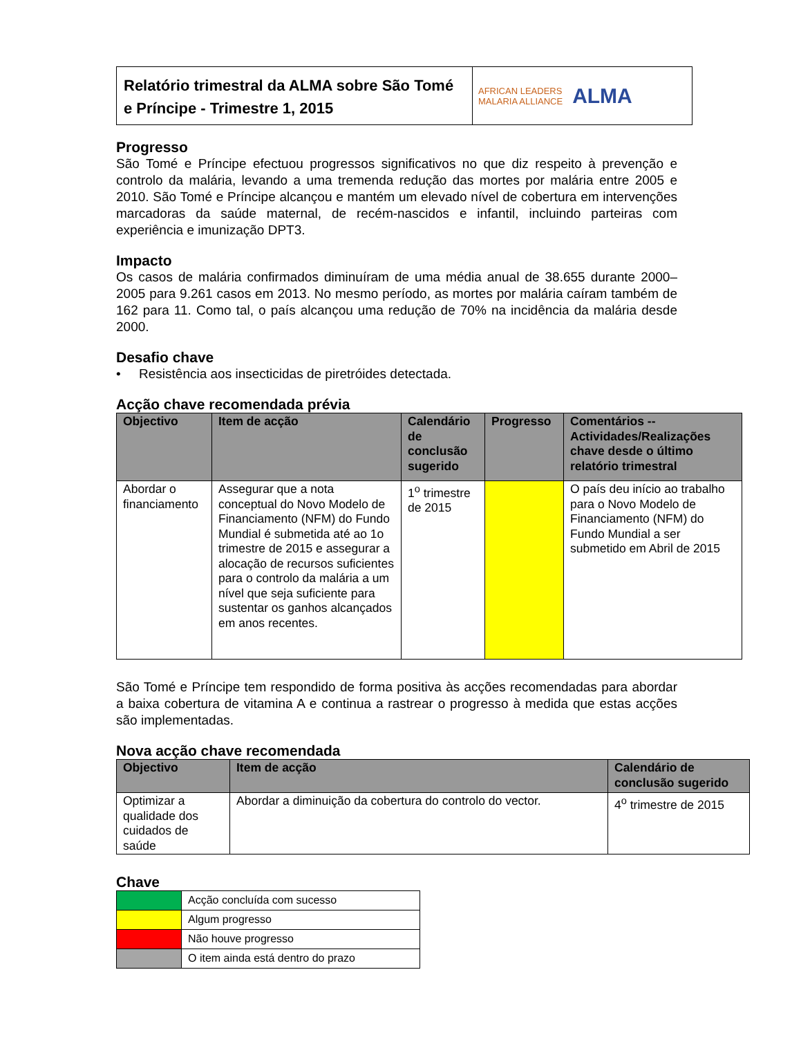Relatório trimestral da ALMA sobre São Tomé e Príncipe - Trimestre 1, 2015
AFRICAN LEADERS
MALARIA ALLIANCE ALMA
Progresso
São Tomé e Príncipe efectuou progressos significativos no que diz respeito à prevenção e controlo da malária, levando a uma tremenda redução das mortes por malária entre 2005 e 2010. São Tomé e Príncipe alcançou e mantém um elevado nível de cobertura em intervenções marcadoras da saúde maternal, de recém-nascidos e infantil, incluindo parteiras com experiência e imunização DPT3.
Impacto
Os casos de malária confirmados diminuíram de uma média anual de 38.655 durante 2000–2005 para 9.261 casos em 2013. No mesmo período, as mortes por malária caíram também de 162 para 11. Como tal, o país alcançou uma redução de 70% na incidência da malária desde 2000.
Desafio chave
• Resistência aos insecticidas de piretróides detectada.
Acção chave recomendada prévia
| Objectivo | Item de acção | Calendário de conclusão sugerido | Progresso | Comentários -- Actividades/Realizações chave desde o último relatório trimestral |
| --- | --- | --- | --- | --- |
| Abordar o financiamento | Assegurar que a nota conceptual do Novo Modelo de Financiamento (NFM) do Fundo Mundial é submetida até ao 1o trimestre de 2015 e assegurar a alocação de recursos suficientes para o controlo da malária a um nível que seja suficiente para sustentar os ganhos alcançados em anos recentes. | 1<sup>o</sup> trimestre de 2015 | | O país deu início ao trabalho para o Novo Modelo de Financiamento (NFM) do Fundo Mundial a ser submetido em Abril de 2015 |
São Tomé e Príncipe tem respondido de forma positiva às acções recomendadas para abordar a baixa cobertura de vitamina A e continua a rastrear o progresso à medida que estas acções são implementadas.
Nova acção chave recomendada
| Objectivo | Item de acção | Calendário de conclusão sugerido |
| --- | --- | --- |
| Optimizar a qualidade dos cuidados de saúde | Abordar a diminuição da cobertura do controlo do vector. | 4<sup>o</sup> trimestre de 2015 |
Chave
| | Acção concluída com sucesso |
| | Algum progresso |
| | Não houve progresso |
| | O item ainda está dentro do prazo |